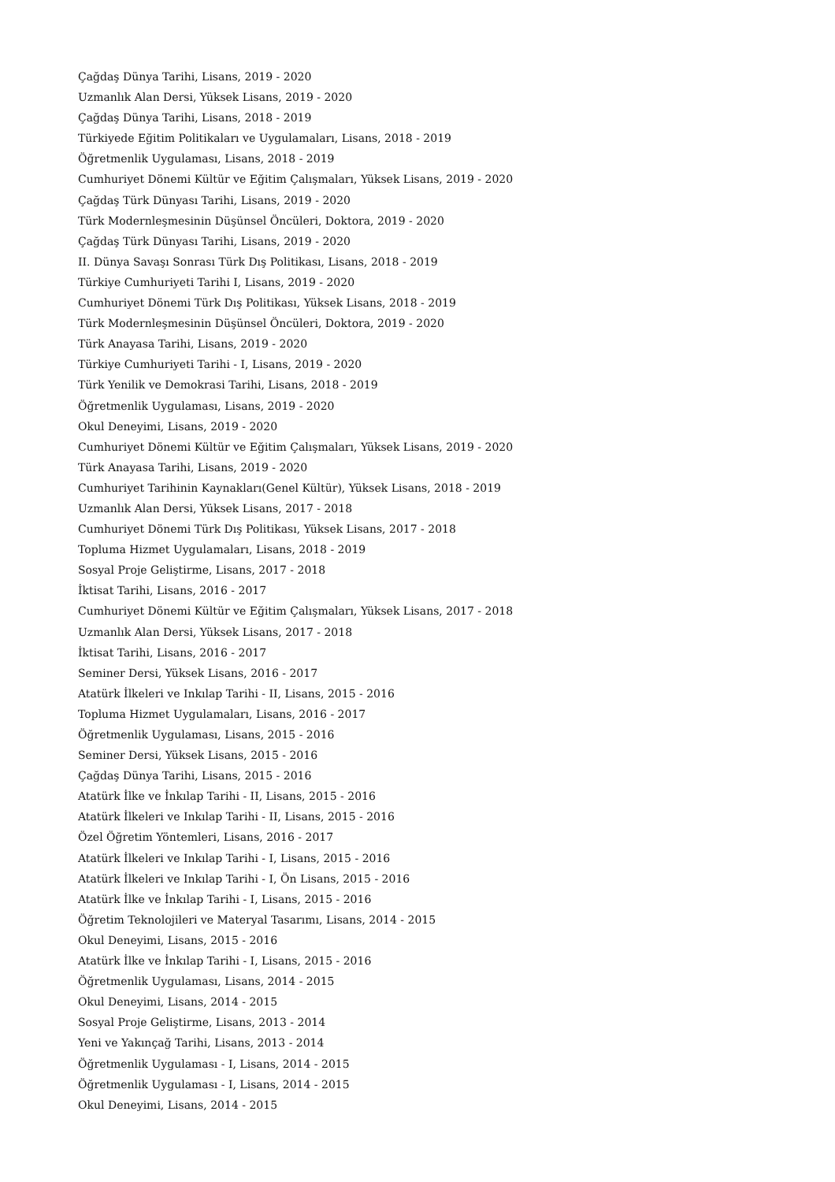Çağdaş Dünya Tarihi, Lisans, 2019 - 2020
Uzmanlık Alan Dersi, Yüksek Lisans, 2019 - 2020
Çağdaş Dünya Tarihi, Lisans, 2018 - 2019
Türkiyede Eğitim Politikaları ve Uygulamaları, Lisans, 2018 - 2019
Öğretmenlik Uygulaması, Lisans, 2018 - 2019
Cumhuriyet Dönemi Kültür ve Eğitim Çalışmaları, Yüksek Lisans, 2019 - 2020
Çağdaş Türk Dünyası Tarihi, Lisans, 2019 - 2020
Türk Modernleşmesinin Düşünsel Öncüleri, Doktora, 2019 - 2020
Çağdaş Türk Dünyası Tarihi, Lisans, 2019 - 2020
II. Dünya Savaşı Sonrası Türk Dış Politikası, Lisans, 2018 - 2019
Türkiye Cumhuriyeti Tarihi I, Lisans, 2019 - 2020
Cumhuriyet Dönemi Türk Dış Politikası, Yüksek Lisans, 2018 - 2019
Türk Modernleşmesinin Düşünsel Öncüleri, Doktora, 2019 - 2020
Türk Anayasa Tarihi, Lisans, 2019 - 2020
Türkiye Cumhuriyeti Tarihi - I, Lisans, 2019 - 2020
Türk Yenilik ve Demokrasi Tarihi, Lisans, 2018 - 2019
Öğretmenlik Uygulaması, Lisans, 2019 - 2020
Okul Deneyimi, Lisans, 2019 - 2020
Cumhuriyet Dönemi Kültür ve Eğitim Çalışmaları, Yüksek Lisans, 2019 - 2020
Türk Anayasa Tarihi, Lisans, 2019 - 2020
Cumhuriyet Tarihinin Kaynakları(Genel Kültür), Yüksek Lisans, 2018 - 2019
Uzmanlık Alan Dersi, Yüksek Lisans, 2017 - 2018
Cumhuriyet Dönemi Türk Dış Politikası, Yüksek Lisans, 2017 - 2018
Topluma Hizmet Uygulamaları, Lisans, 2018 - 2019
Sosyal Proje Geliştirme, Lisans, 2017 - 2018
İktisat Tarihi, Lisans, 2016 - 2017
Cumhuriyet Dönemi Kültür ve Eğitim Çalışmaları, Yüksek Lisans, 2017 - 2018
Uzmanlık Alan Dersi, Yüksek Lisans, 2017 - 2018
İktisat Tarihi, Lisans, 2016 - 2017
Seminer Dersi, Yüksek Lisans, 2016 - 2017
Atatürk İlkeleri ve Inkılap Tarihi - II, Lisans, 2015 - 2016
Topluma Hizmet Uygulamaları, Lisans, 2016 - 2017
Öğretmenlik Uygulaması, Lisans, 2015 - 2016
Seminer Dersi, Yüksek Lisans, 2015 - 2016
Çağdaş Dünya Tarihi, Lisans, 2015 - 2016
Atatürk İlke ve İnkılap Tarihi - II, Lisans, 2015 - 2016
Atatürk İlkeleri ve Inkılap Tarihi - II, Lisans, 2015 - 2016
Özel Öğretim Yöntemleri, Lisans, 2016 - 2017
Atatürk İlkeleri ve Inkılap Tarihi - I, Lisans, 2015 - 2016
Atatürk İlkeleri ve Inkılap Tarihi - I, Ön Lisans, 2015 - 2016
Atatürk İlke ve İnkılap Tarihi - I, Lisans, 2015 - 2016
Öğretim Teknolojileri ve Materyal Tasarımı, Lisans, 2014 - 2015
Okul Deneyimi, Lisans, 2015 - 2016
Atatürk İlke ve İnkılap Tarihi - I, Lisans, 2015 - 2016
Öğretmenlik Uygulaması, Lisans, 2014 - 2015
Okul Deneyimi, Lisans, 2014 - 2015
Sosyal Proje Geliştirme, Lisans, 2013 - 2014
Yeni ve Yakınçağ Tarihi, Lisans, 2013 - 2014
Öğretmenlik Uygulaması - I, Lisans, 2014 - 2015
Öğretmenlik Uygulaması - I, Lisans, 2014 - 2015
Okul Deneyimi, Lisans, 2014 - 2015